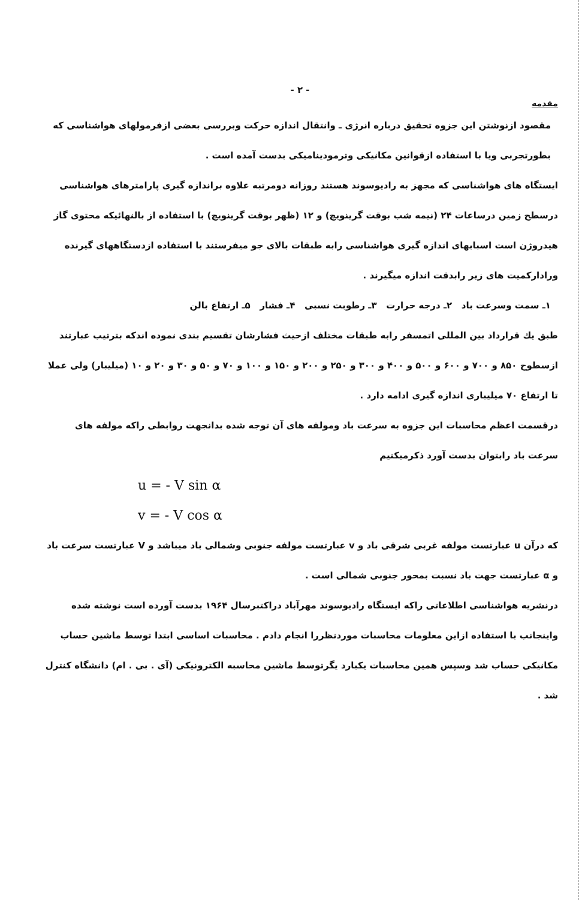- ۲ -
مقدمه
مقصود ازنوشتن این جزوه تحقیق درباره انرژی ـ وانتقال اندازه حرکت وبررسی بعضی ازفرمولهای هواشناسی که بطورتجربی ویا با استفاده ازقوانین مکانیکی وترمودینامیکی بدست آمده است .
ایستگاه های هواشناسی که مجهز به رادیوسوند هستند روزانه دومرتبه علاوه براندازه گیری پارامترهای هواشناسی درسطح زمین درساعات ۲۴ (نیمه شب بوقت گرینویچ) و ۱۲ (ظهر بوقت گرینویچ) با استفاده از بالنهائیکه محتوی گاز هیدروژن است اسبابهای اندازه گیری هواشناسی رابه طبقات بالای جو میفرستند با استفاده ازدستگاههای گیرنده وراداركميت های زیر رابدقت اندازه میگیرند .
۱ـ سمت وسرعت باد ۲ـ درجه حرارت ۳ـ رطوبت نسبی ۴ـ فشار ۵ـ ارتفاع بالن
طبق یك قرارداد بین المللی اتمسفر رابه طبقات مختلف ازحیث فشارشان تقسیم بندی نموده اندكه بترتیب عبارتند ازسطوح ۸۵۰ و ۷۰۰ و ۶۰۰ و ۵۰۰ و ۴۰۰ و ۳۰۰ و ۲۵۰ و ۲۰۰ و ۱۵۰ و ۱۰۰ و ۷۰ و ۵۰ و ۳۰ و ۲۰ و ۱۰ (میلیبار) ولی عملا تا ارتفاع ۷۰ میلیباری اندازه گیری ادامه دارد .
درقسمت اعظم محاسبات این جزوه به سرعت باد ومولفه های آن توجه شده بدانجهت روابطی راكه مولفه های سرعت باد رابتوان بدست آورد ذكرمیكنیم
u = - V sin α
v = - V cos α
كه درآن u عبارتست مولفه غربی شرقی باد و v عبارتست مولفه جنوبی وشمالی باد میباشد و V عبارتست سرعت باد و α عبارتست جهت باد نسبت بمحور جنوبی شمالی است .
درنشریه هواشناسی اطلاعاتی راكه ایستگاه رادیوسوند مهرآباد دراكتبرسال ۱۹۶۴ بدست آورده است نوشته شده واینجانب با استفاده ازاین معلومات محاسبات موردنظررا انجام دادم . محاسبات اساسی ابتدا توسط ماشین حساب مكانیكی حساب شد وسپس همین محاسبات یكبارد یگرتوسط ماشین محاسبه الكترونیكی (آی . بی . ام) دانشگاه كنترل شد .